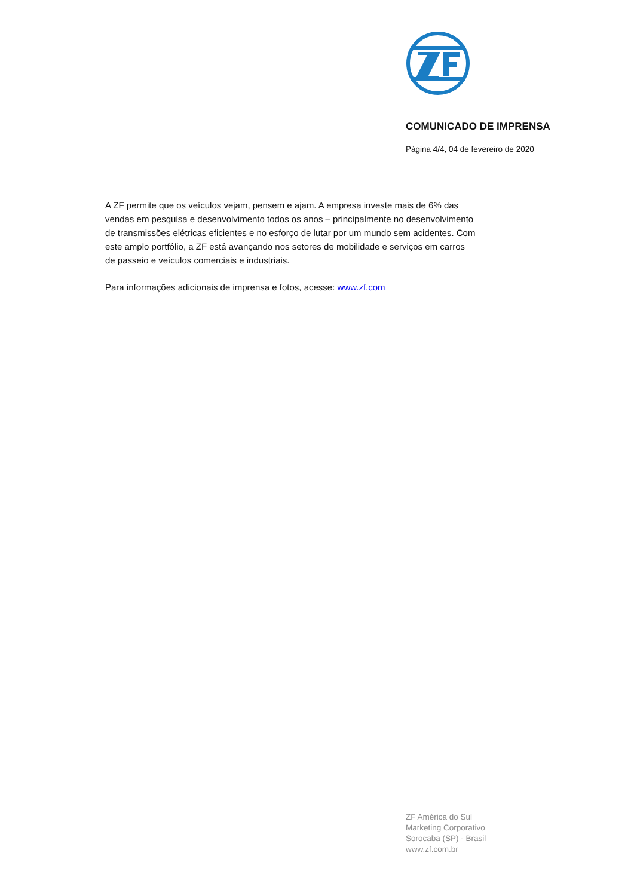COMUNICADO DE IMPRENSA
Página 4/4, 04 de fevereiro de 2020
A ZF permite que os veículos vejam, pensem e ajam. A empresa investe mais de 6% das vendas em pesquisa e desenvolvimento todos os anos – principalmente no desenvolvimento de transmissões elétricas eficientes e no esforço de lutar por um mundo sem acidentes. Com este amplo portfólio, a ZF está avançando nos setores de mobilidade e serviços em carros de passeio e veículos comerciais e industriais.
Para informações adicionais de imprensa e fotos, acesse: www.zf.com
ZF América do Sul
Marketing Corporativo
Sorocaba (SP) - Brasil
www.zf.com.br